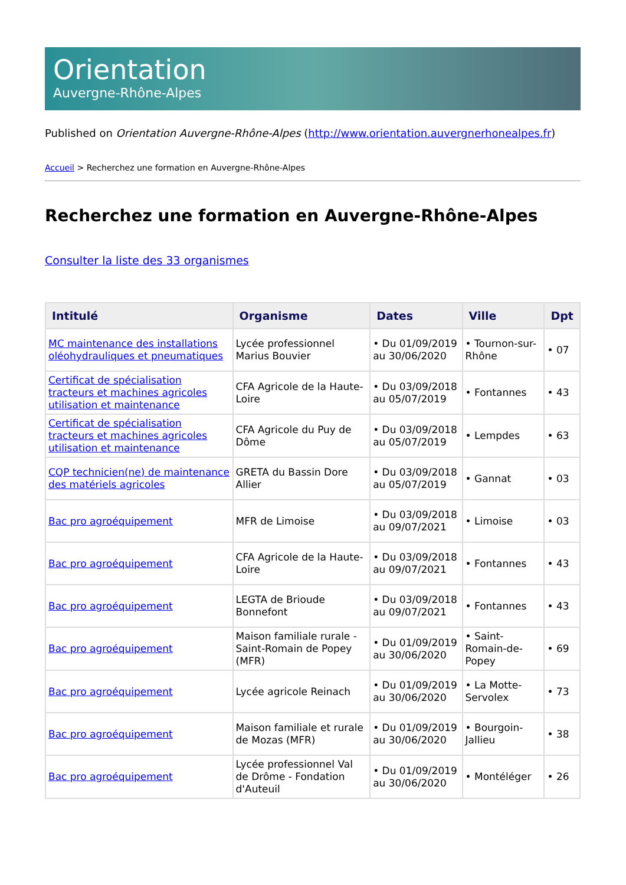Orientation
Auvergne-Rhône-Alpes
Published on Orientation Auvergne-Rhône-Alpes (http://www.orientation.auvergnerhonealpes.fr)
Accueil > Recherchez une formation en Auvergne-Rhône-Alpes
Recherchez une formation en Auvergne-Rhône-Alpes
Consulter la liste des 33 organismes
| Intitulé | Organisme | Dates | Ville | Dpt |
| --- | --- | --- | --- | --- |
| MC maintenance des installations oléohydrauliques et pneumatiques | Lycée professionnel Marius Bouvier | • Du 01/09/2019 au 30/06/2020 | • Tournon-sur-Rhône | • 07 |
| Certificat de spécialisation tracteurs et machines agricoles utilisation et maintenance | CFA Agricole de la Haute-Loire | • Du 03/09/2018 au 05/07/2019 | • Fontannes | • 43 |
| Certificat de spécialisation tracteurs et machines agricoles utilisation et maintenance | CFA Agricole du Puy de Dôme | • Du 03/09/2018 au 05/07/2019 | • Lempdes | • 63 |
| CQP technicien(ne) de maintenance des matériels agricoles | GRETA du Bassin Dore Allier | • Du 03/09/2018 au 05/07/2019 | • Gannat | • 03 |
| Bac pro agroéquipement | MFR de Limoise | • Du 03/09/2018 au 09/07/2021 | • Limoise | • 03 |
| Bac pro agroéquipement | CFA Agricole de la Haute-Loire | • Du 03/09/2018 au 09/07/2021 | • Fontannes | • 43 |
| Bac pro agroéquipement | LEGTA de Brioude Bonnefont | • Du 03/09/2018 au 09/07/2021 | • Fontannes | • 43 |
| Bac pro agroéquipement | Maison familiale rurale - Saint-Romain de Popey (MFR) | • Du 01/09/2019 au 30/06/2020 | • Saint-Romain-de-Popey | • 69 |
| Bac pro agroéquipement | Lycée agricole Reinach | • Du 01/09/2019 au 30/06/2020 | • La Motte-Servolex | • 73 |
| Bac pro agroéquipement | Maison familiale et rurale de Mozas (MFR) | • Du 01/09/2019 au 30/06/2020 | • Bourgoin-Jallieu | • 38 |
| Bac pro agroéquipement | Lycée professionnel Val de Drôme - Fondation d'Auteuil | • Du 01/09/2019 au 30/06/2020 | • Montéléger | • 26 |